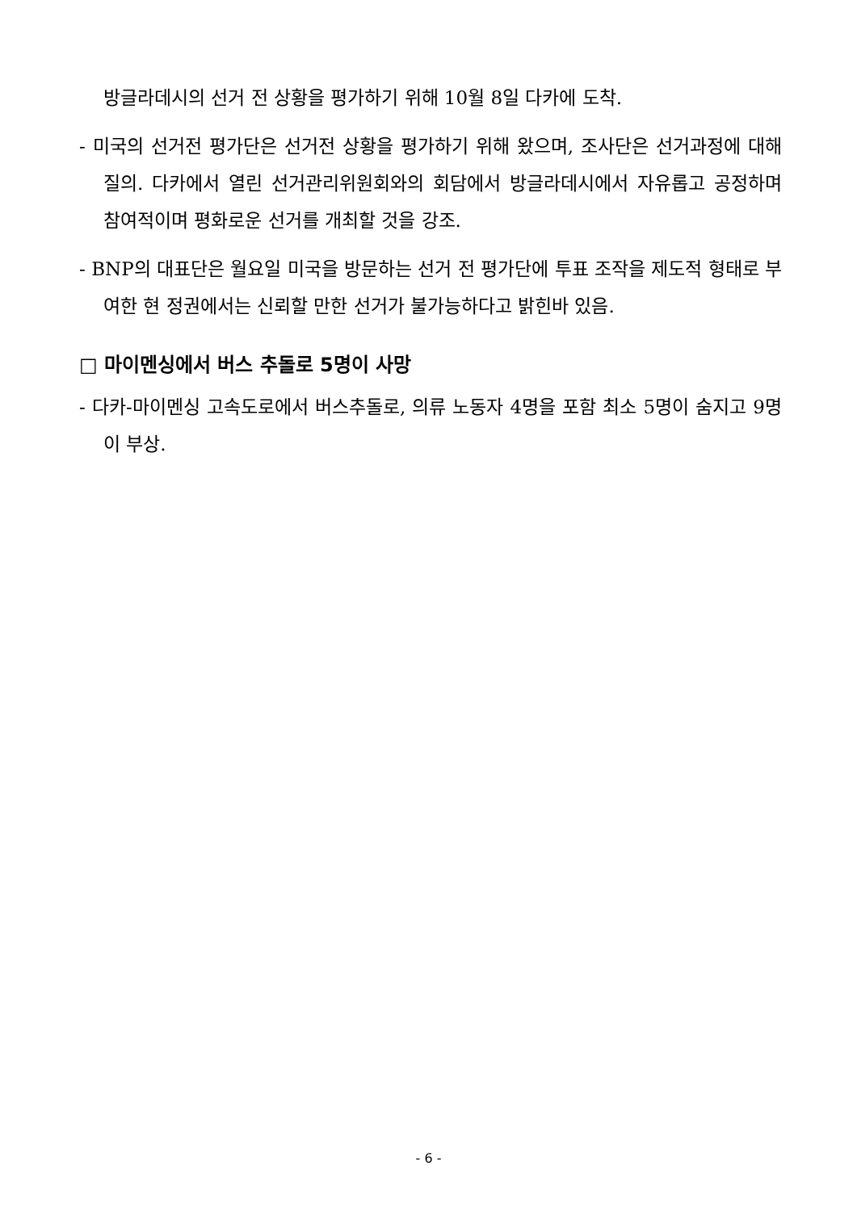방글라데시의 선거 전 상황을 평가하기 위해 10월 8일 다카에 도착.
- 미국의 선거전 평가단은 선거전 상황을 평가하기 위해 왔으며, 조사단은 선거과정에 대해 질의. 다카에서 열린 선거관리위원회와의 회담에서 방글라데시에서 자유롭고 공정하며 참여적이며 평화로운 선거를 개최할 것을 강조.
- BNP의 대표단은 월요일 미국을 방문하는 선거 전 평가단에 투표 조작을 제도적 형태로 부여한 현 정권에서는 신뢰할 만한 선거가 불가능하다고 밝힌바 있음.
□ 마이멘싱에서 버스 추돌로 5명이 사망
- 다카-마이멘싱 고속도로에서 버스추돌로, 의류 노동자 4명을 포함 최소 5명이 숨지고 9명이 부상.
- 6 -